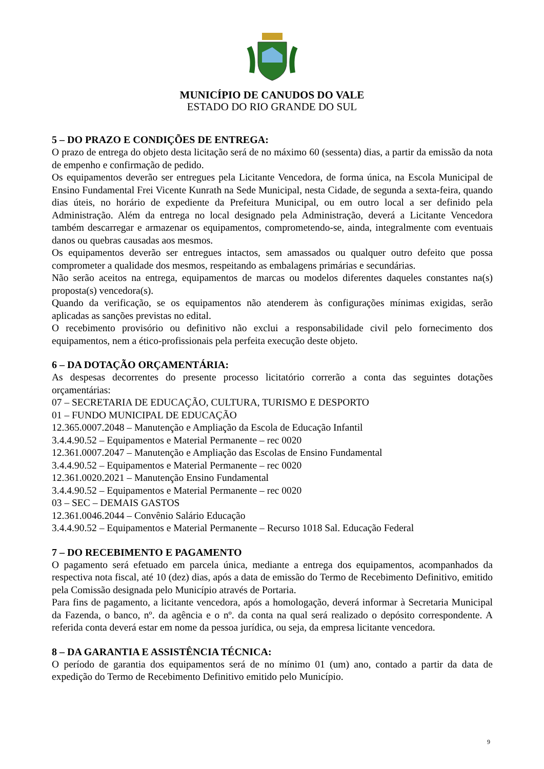MUNICÍPIO DE CANUDOS DO VALE
ESTADO DO RIO GRANDE DO SUL
5 – DO PRAZO E CONDIÇÕES DE ENTREGA:
O prazo de entrega do objeto desta licitação será de no máximo 60 (sessenta) dias, a partir da emissão da nota de empenho e confirmação de pedido.
Os equipamentos deverão ser entregues pela Licitante Vencedora, de forma única, na Escola Municipal de Ensino Fundamental Frei Vicente Kunrath na Sede Municipal, nesta Cidade, de segunda a sexta-feira, quando dias úteis, no horário de expediente da Prefeitura Municipal, ou em outro local a ser definido pela Administração. Além da entrega no local designado pela Administração, deverá a Licitante Vencedora também descarregar e armazenar os equipamentos, comprometendo-se, ainda, integralmente com eventuais danos ou quebras causadas aos mesmos.
Os equipamentos deverão ser entregues intactos, sem amassados ou qualquer outro defeito que possa comprometer a qualidade dos mesmos, respeitando as embalagens primárias e secundárias.
Não serão aceitos na entrega, equipamentos de marcas ou modelos diferentes daqueles constantes na(s) proposta(s) vencedora(s).
Quando da verificação, se os equipamentos não atenderem às configurações mínimas exigidas, serão aplicadas as sanções previstas no edital.
O recebimento provisório ou definitivo não exclui a responsabilidade civil pelo fornecimento dos equipamentos, nem a ético-profissionais pela perfeita execução deste objeto.
6 – DA DOTAÇÃO ORÇAMENTÁRIA:
As despesas decorrentes do presente processo licitatório correrão a conta das seguintes dotações orçamentárias:
07 – SECRETARIA DE EDUCAÇÃO, CULTURA, TURISMO E DESPORTO
01 – FUNDO MUNICIPAL DE EDUCAÇÃO
12.365.0007.2048 – Manutenção e Ampliação da Escola de Educação Infantil
3.4.4.90.52 – Equipamentos e Material Permanente – rec 0020
12.361.0007.2047 – Manutenção e Ampliação das Escolas de Ensino Fundamental
3.4.4.90.52 – Equipamentos e Material Permanente – rec 0020
12.361.0020.2021 – Manutenção Ensino Fundamental
3.4.4.90.52 – Equipamentos e Material Permanente – rec 0020
03 – SEC – DEMAIS GASTOS
12.361.0046.2044 – Convênio Salário Educação
3.4.4.90.52 – Equipamentos e Material Permanente – Recurso 1018 Sal. Educação Federal
7 – DO RECEBIMENTO E PAGAMENTO
O pagamento será efetuado em parcela única, mediante a entrega dos equipamentos, acompanhados da respectiva nota fiscal, até 10 (dez) dias, após a data de emissão do Termo de Recebimento Definitivo, emitido pela Comissão designada pelo Município através de Portaria.
Para fins de pagamento, a licitante vencedora, após a homologação, deverá informar à Secretaria Municipal da Fazenda, o banco, nº. da agência e o nº. da conta na qual será realizado o depósito correspondente. A referida conta deverá estar em nome da pessoa jurídica, ou seja, da empresa licitante vencedora.
8 – DA GARANTIA E ASSISTÊNCIA TÉCNICA:
O período de garantia dos equipamentos será de no mínimo 01 (um) ano, contado a partir da data de expedição do Termo de Recebimento Definitivo emitido pelo Município.
9